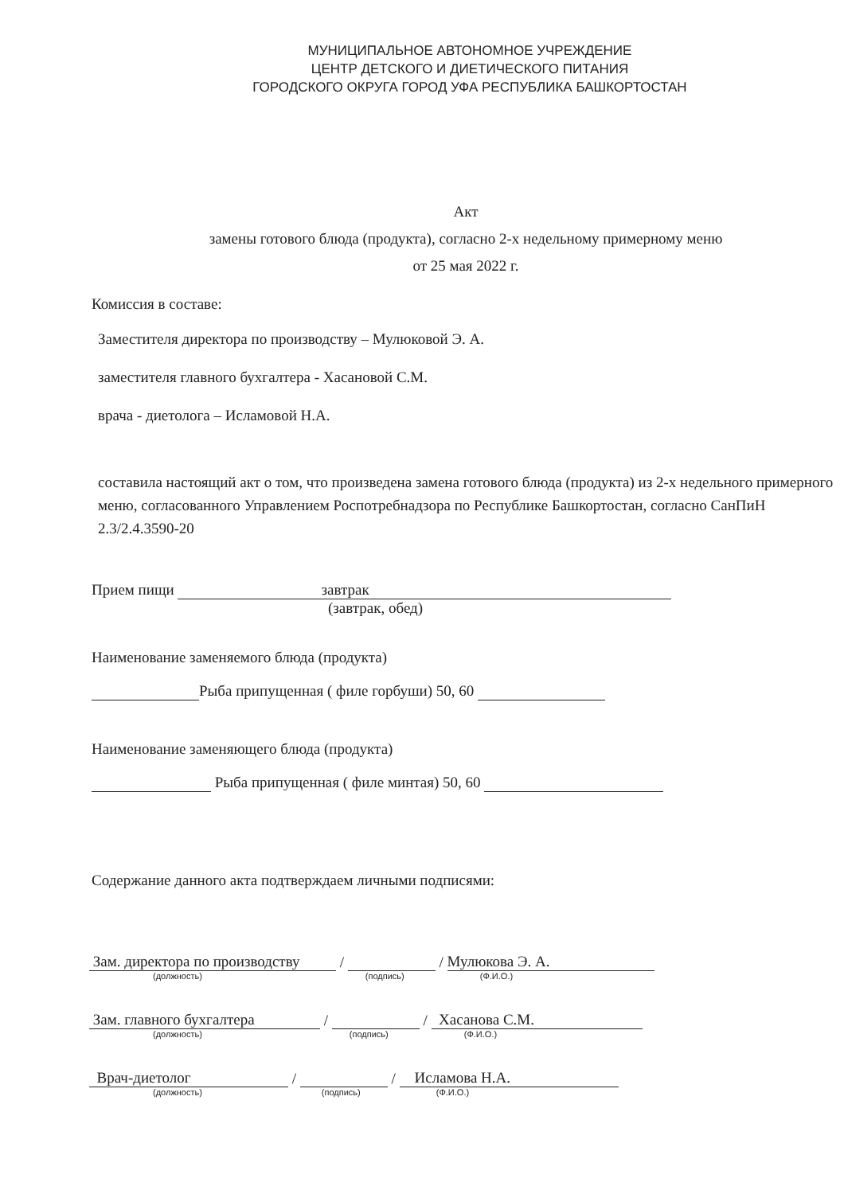МУНИЦИПАЛЬНОЕ АВТОНОМНОЕ УЧРЕЖДЕНИЕ
ЦЕНТР ДЕТСКОГО И ДИЕТИЧЕСКОГО ПИТАНИЯ
ГОРОДСКОГО ОКРУГА ГОРОД УФА РЕСПУБЛИКА БАШКОРТОСТАН
Акт
замены готового блюда (продукта), согласно 2-х недельному примерному меню
от 25 мая 2022 г.
Комиссия в составе:
Заместителя директора по производству – Мулюковой Э. А.
заместителя главного бухгалтера - Хасановой С.М.
врача - диетолога – Исламовой Н.А.
составила настоящий акт о том, что произведена замена готового блюда (продукта) из 2-х недельного примерного меню, согласованного Управлением Роспотребнадзора по Республике Башкортостан, согласно СанПиН 2.3/2.4.3590-20
Прием пищи завтрак
(завтрак, обед)
Наименование заменяемого блюда (продукта)
Рыба припущенная ( филе горбуши) 50, 60
Наименование заменяющего блюда (продукта)
Рыба припущенная ( филе минтая) 50, 60
Содержание данного акта подтверждаем личными подписями:
Зам. директора по производству / / Мулюкова Э. А.
(должность) (подпись) (Ф.И.О.)
Зам. главного бухгалтера / / Хасанова С.М.
(должность) (подпись) (Ф.И.О.)
Врач-диетолог / / Исламова Н.А.
(должность) (подпись) (Ф.И.О.)